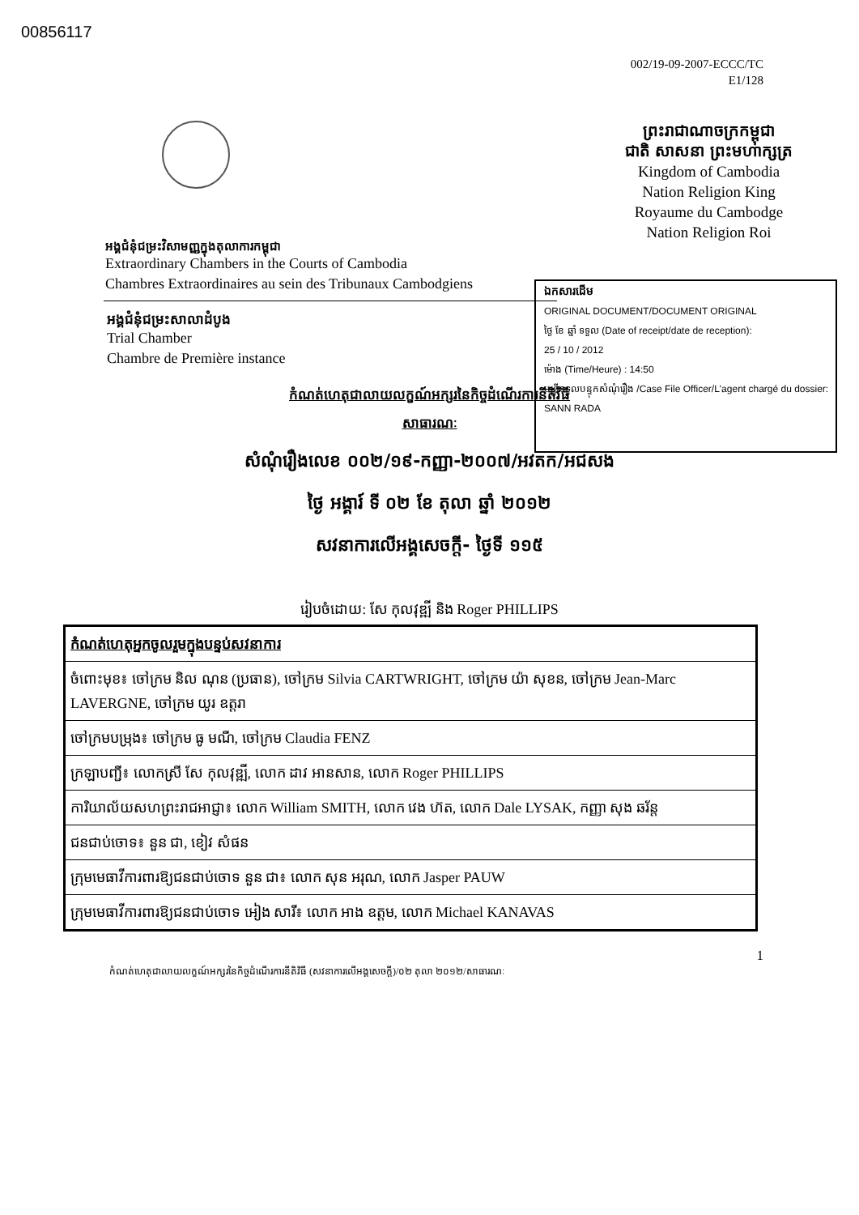00856117
002/19-09-2007-ECCC/TC
E1/128
អង្គជំនុំជម្រះវិសាមញ្ញក្នុងតុលាការកម្ពុជា
Extraordinary Chambers in the Courts of Cambodia
Chambres Extraordinaires au sein des Tribunaux Cambodgiens
ព្រះរាជាណាចក្រកម្ពុជា
ជាតិ សាសនា ព្រះមហាក្សត្រ
Kingdom of Cambodia
Nation Religion King
Royaume du Cambodge
Nation Religion Roi
ឯកសារដើម
ORIGINAL DOCUMENT/DOCUMENT ORIGINAL
ថ្ងៃ ខែ ឆ្នាំ ទទួល (Date of receipt/date de reception):
25 / 10 / 2012
ម៉ោង (Time/Heure) : 14:50
មន្ត្រីទទួលបន្ទុកសំណុំរឿង /Case File Officer/L'agent chargé du dossier: SANN RADA
អង្គជំនុំជម្រះសាលាដំបូង
Trial Chamber
Chambre de Première instance
កំណត់ហេតុជាលាយលក្ខណ៍អក្សរនៃកិច្ចដំណើរការនីតិវិធី
សាធារណៈ
សំណុំរឿងលេខ ០០២/១៩-កញ្ញា-២០០៧/អវតក/អជសង
ថ្ងៃ អង្គារ៍ ទី ០២ ខែ តុលា ឆ្នាំ ២០១២
សវនាការលើអង្គសេចក្តី- ថ្ងៃទី ១១៥
រៀបចំដោយ: សែ កុលវុឌ្ឍី និង Roger PHILLIPS
| កំណត់ហេតុអ្នកចូលរួមក្នុងបន្ទប់សវនាការ |
| ចំពោះមុខ៖ ចៅក្រម និល ណុន (ប្រធាន), ចៅក្រម Silvia CARTWRIGHT, ចៅក្រម យ៉ា សុខន, ចៅក្រម Jean-Marc LAVERGNE, ចៅក្រម យូរ ឧត្តរា |
| ចៅក្រមបម្រុង៖ ចៅក្រម ធូ មណី, ចៅក្រម Claudia FENZ |
| ក្រឡាបញ្ជី៖ លោកស្រី សែ កុលវុឌ្ឍី, លោក ដាវ អានសាន, លោក Roger PHILLIPS |
| ការិយាល័យសហព្រះរាជអាជ្ញា៖ លោក William SMITH, លោក វេង ហ៊ត, លោក Dale LYSAK, កញ្ញា សុង ឆរ័ន្ត |
| ជនជាប់ចោទ៖ នួន ជា, ខៀវ សំផន |
| ក្រុមមេធាវីការពារឱ្យជនជាប់ចោទ នួន ជា៖ លោក សុន អរុណ, លោក Jasper PAUW |
| ក្រុមមេធាវីការពារឱ្យជនជាប់ចោទ អៀង សារី៖ លោក អាង ឧត្តម, លោក Michael KANAVAS |
1
កំណត់ហេតុជាលាយលក្ខណ៍អក្សរនៃកិច្ចដំណើរការនីតិវិធី (សវនាការលើអង្គសេចក្តី)/០២ តុលា ២០១២/សាធារណៈ